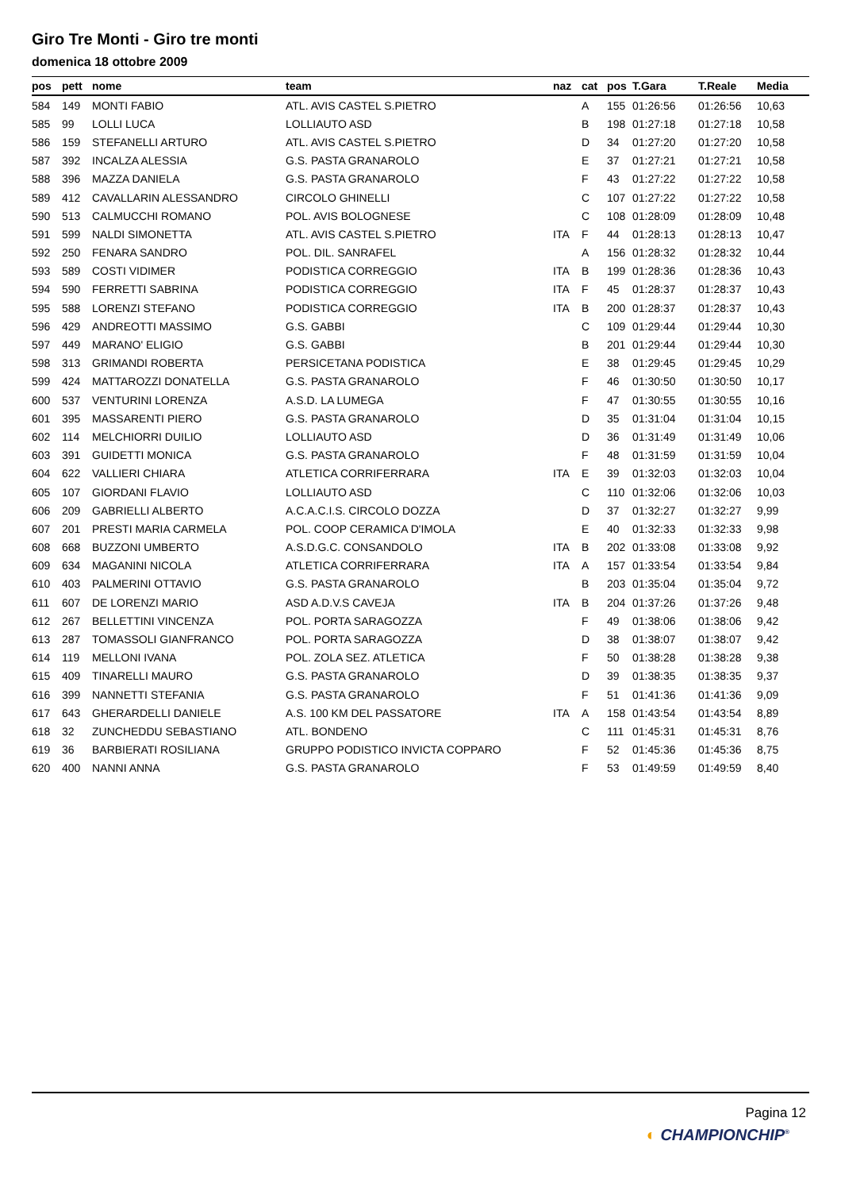Giro Tre Monti - Giro tre monti
domenica 18 ottobre 2009
| pos | pett | nome | team | naz | cat | pos | T.Gara | T.Reale | Media |
| --- | --- | --- | --- | --- | --- | --- | --- | --- | --- |
| 584 | 149 | MONTI FABIO | ATL. AVIS CASTEL S.PIETRO | | A | 155 | 01:26:56 | 01:26:56 | 10,63 |
| 585 | 99 | LOLLI LUCA | LOLLIAUTO ASD | | B | 198 | 01:27:18 | 01:27:18 | 10,58 |
| 586 | 159 | STEFANELLI ARTURO | ATL. AVIS CASTEL S.PIETRO | | D | 34 | 01:27:20 | 01:27:20 | 10,58 |
| 587 | 392 | INCALZA ALESSIA | G.S. PASTA GRANAROLO | | E | 37 | 01:27:21 | 01:27:21 | 10,58 |
| 588 | 396 | MAZZA DANIELA | G.S. PASTA GRANAROLO | | F | 43 | 01:27:22 | 01:27:22 | 10,58 |
| 589 | 412 | CAVALLARIN ALESSANDRO | CIRCOLO GHINELLI | | C | 107 | 01:27:22 | 01:27:22 | 10,58 |
| 590 | 513 | CALMUCCHI ROMANO | POL. AVIS BOLOGNESE | | C | 108 | 01:28:09 | 01:28:09 | 10,48 |
| 591 | 599 | NALDI SIMONETTA | ATL. AVIS CASTEL S.PIETRO | ITA | F | 44 | 01:28:13 | 01:28:13 | 10,47 |
| 592 | 250 | FENARA SANDRO | POL. DIL. SANRAFEL | | A | 156 | 01:28:32 | 01:28:32 | 10,44 |
| 593 | 589 | COSTI VIDIMER | PODISTICA CORREGGIO | ITA | B | 199 | 01:28:36 | 01:28:36 | 10,43 |
| 594 | 590 | FERRETTI SABRINA | PODISTICA CORREGGIO | ITA | F | 45 | 01:28:37 | 01:28:37 | 10,43 |
| 595 | 588 | LORENZI STEFANO | PODISTICA CORREGGIO | ITA | B | 200 | 01:28:37 | 01:28:37 | 10,43 |
| 596 | 429 | ANDREOTTI MASSIMO | G.S. GABBI | | C | 109 | 01:29:44 | 01:29:44 | 10,30 |
| 597 | 449 | MARANO' ELIGIO | G.S. GABBI | | B | 201 | 01:29:44 | 01:29:44 | 10,30 |
| 598 | 313 | GRIMANDI ROBERTA | PERSICETANA PODISTICA | | E | 38 | 01:29:45 | 01:29:45 | 10,29 |
| 599 | 424 | MATTAROZZI DONATELLA | G.S. PASTA GRANAROLO | | F | 46 | 01:30:50 | 01:30:50 | 10,17 |
| 600 | 537 | VENTURINI LORENZA | A.S.D. LA LUMEGA | | F | 47 | 01:30:55 | 01:30:55 | 10,16 |
| 601 | 395 | MASSARENTI PIERO | G.S. PASTA GRANAROLO | | D | 35 | 01:31:04 | 01:31:04 | 10,15 |
| 602 | 114 | MELCHIORRI DUILIO | LOLLIAUTO ASD | | D | 36 | 01:31:49 | 01:31:49 | 10,06 |
| 603 | 391 | GUIDETTI MONICA | G.S. PASTA GRANAROLO | | F | 48 | 01:31:59 | 01:31:59 | 10,04 |
| 604 | 622 | VALLIERI CHIARA | ATLETICA CORRIFERRARA | ITA | E | 39 | 01:32:03 | 01:32:03 | 10,04 |
| 605 | 107 | GIORDANI FLAVIO | LOLLIAUTO ASD | | C | 110 | 01:32:06 | 01:32:06 | 10,03 |
| 606 | 209 | GABRIELLI ALBERTO | A.C.A.C.I.S. CIRCOLO DOZZA | | D | 37 | 01:32:27 | 01:32:27 | 9,99 |
| 607 | 201 | PRESTI MARIA CARMELA | POL. COOP CERAMICA D'IMOLA | | E | 40 | 01:32:33 | 01:32:33 | 9,98 |
| 608 | 668 | BUZZONI UMBERTO | A.S.D.G.C. CONSANDOLO | ITA | B | 202 | 01:33:08 | 01:33:08 | 9,92 |
| 609 | 634 | MAGANINI NICOLA | ATLETICA CORRIFERRARA | ITA | A | 157 | 01:33:54 | 01:33:54 | 9,84 |
| 610 | 403 | PALMERINI OTTAVIO | G.S. PASTA GRANAROLO | | B | 203 | 01:35:04 | 01:35:04 | 9,72 |
| 611 | 607 | DE LORENZI MARIO | ASD A.D.V.S CAVEJA | ITA | B | 204 | 01:37:26 | 01:37:26 | 9,48 |
| 612 | 267 | BELLETTINI VINCENZA | POL. PORTA SARAGOZZA | | F | 49 | 01:38:06 | 01:38:06 | 9,42 |
| 613 | 287 | TOMASSOLI GIANFRANCO | POL. PORTA SARAGOZZA | | D | 38 | 01:38:07 | 01:38:07 | 9,42 |
| 614 | 119 | MELLONI IVANA | POL. ZOLA SEZ. ATLETICA | | F | 50 | 01:38:28 | 01:38:28 | 9,38 |
| 615 | 409 | TINARELLI MAURO | G.S. PASTA GRANAROLO | | D | 39 | 01:38:35 | 01:38:35 | 9,37 |
| 616 | 399 | NANNETTI STEFANIA | G.S. PASTA GRANAROLO | | F | 51 | 01:41:36 | 01:41:36 | 9,09 |
| 617 | 643 | GHERARDELLI DANIELE | A.S. 100 KM DEL PASSATORE | ITA | A | 158 | 01:43:54 | 01:43:54 | 8,89 |
| 618 | 32 | ZUNCHEDDU SEBASTIANO | ATL. BONDENO | | C | 111 | 01:45:31 | 01:45:31 | 8,76 |
| 619 | 36 | BARBIERATI ROSILIANA | GRUPPO PODISTICO INVICTA COPPARO | | F | 52 | 01:45:36 | 01:45:36 | 8,75 |
| 620 | 400 | NANNI ANNA | G.S. PASTA GRANAROLO | | F | 53 | 01:49:59 | 01:49:59 | 8,40 |
Pagina 12
◐ CHAMPIONCHIP<sup>®</sup>